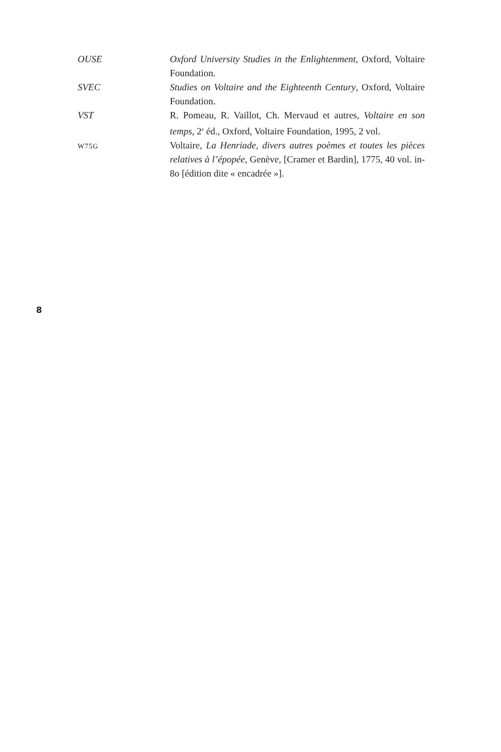OUSE Oxford University Studies in the Enlightenment, Oxford, Voltaire Foundation.
SVEC Studies on Voltaire and the Eighteenth Century, Oxford, Voltaire Foundation.
VST R. Pomeau, R. Vaillot, Ch. Mervaud et autres, Voltaire en son temps, 2<sup>e</sup> éd., Oxford, Voltaire Foundation, 1995, 2 vol.
W75G
Voltaire, La Henriade, divers autres poèmes et toutes les pièces relatives à l’épopée, Genève, [Cramer et Bardin], 1775, 40 vol. in-8o [édition dite « encadrée »].
8